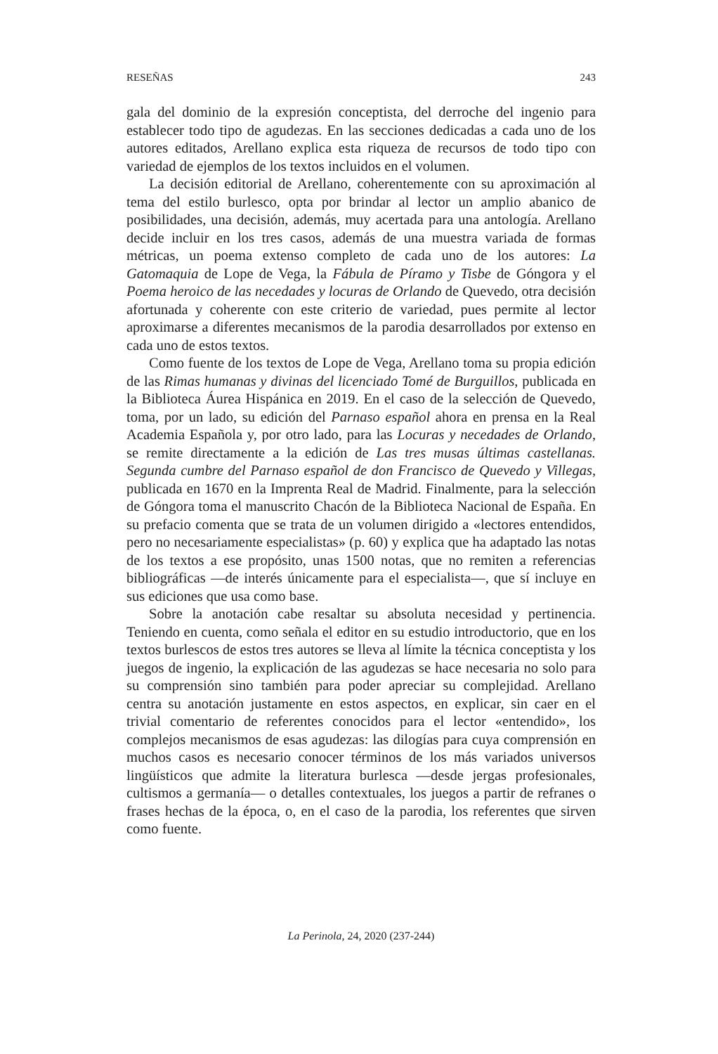RESEÑAS 243
gala del dominio de la expresión conceptista, del derroche del ingenio para establecer todo tipo de agudezas. En las secciones dedicadas a cada uno de los autores editados, Arellano explica esta riqueza de recursos de todo tipo con variedad de ejemplos de los textos incluidos en el volumen.
La decisión editorial de Arellano, coherentemente con su aproximación al tema del estilo burlesco, opta por brindar al lector un amplio abanico de posibilidades, una decisión, además, muy acertada para una antología. Arellano decide incluir en los tres casos, además de una muestra variada de formas métricas, un poema extenso completo de cada uno de los autores: La Gatomaquia de Lope de Vega, la Fábula de Píramo y Tisbe de Góngora y el Poema heroico de las necedades y locuras de Orlando de Quevedo, otra decisión afortunada y coherente con este criterio de variedad, pues permite al lector aproximarse a diferentes mecanismos de la parodia desarrollados por extenso en cada uno de estos textos.
Como fuente de los textos de Lope de Vega, Arellano toma su propia edición de las Rimas humanas y divinas del licenciado Tomé de Burguillos, publicada en la Biblioteca Áurea Hispánica en 2019. En el caso de la selección de Quevedo, toma, por un lado, su edición del Parnaso español ahora en prensa en la Real Academia Española y, por otro lado, para las Locuras y necedades de Orlando, se remite directamente a la edición de Las tres musas últimas castellanas. Segunda cumbre del Parnaso español de don Francisco de Quevedo y Villegas, publicada en 1670 en la Imprenta Real de Madrid. Finalmente, para la selección de Góngora toma el manuscrito Chacón de la Biblioteca Nacional de España. En su prefacio comenta que se trata de un volumen dirigido a «lectores entendidos, pero no necesariamente especialistas» (p. 60) y explica que ha adaptado las notas de los textos a ese propósito, unas 1500 notas, que no remiten a referencias bibliográficas —de interés únicamente para el especialista—, que sí incluye en sus ediciones que usa como base.
Sobre la anotación cabe resaltar su absoluta necesidad y pertinencia. Teniendo en cuenta, como señala el editor en su estudio introductorio, que en los textos burlescos de estos tres autores se lleva al límite la técnica conceptista y los juegos de ingenio, la explicación de las agudezas se hace necesaria no solo para su comprensión sino también para poder apreciar su complejidad. Arellano centra su anotación justamente en estos aspectos, en explicar, sin caer en el trivial comentario de referentes conocidos para el lector «entendido», los complejos mecanismos de esas agudezas: las dilogías para cuya comprensión en muchos casos es necesario conocer términos de los más variados universos lingüísticos que admite la literatura burlesca —desde jergas profesionales, cultismos a germanía— o detalles contextuales, los juegos a partir de refranes o frases hechas de la época, o, en el caso de la parodia, los referentes que sirven como fuente.
La Perinola, 24, 2020 (237-244)